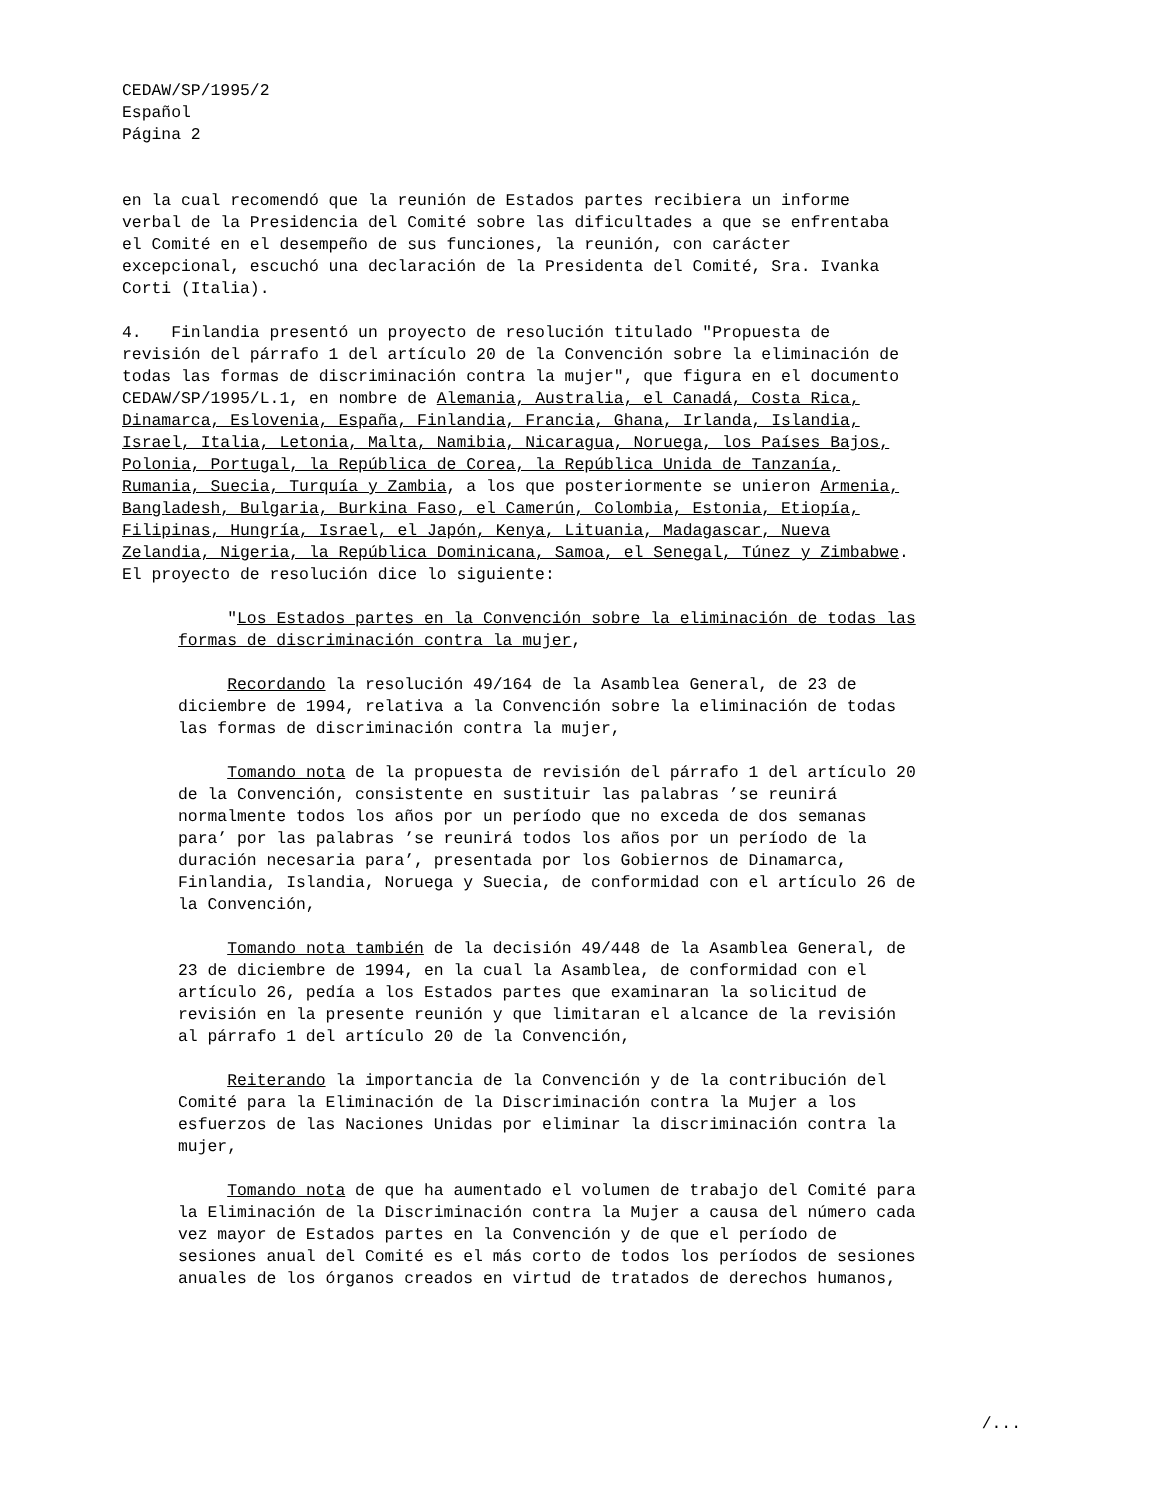CEDAW/SP/1995/2
Español
Página 2
en la cual recomendó que la reunión de Estados partes recibiera un informe
verbal de la Presidencia del Comité sobre las dificultades a que se enfrentaba
el Comité en el desempeño de sus funciones, la reunión, con carácter
excepcional, escuchó una declaración de la Presidenta del Comité, Sra. Ivanka
Corti (Italia).
4. Finlandia presentó un proyecto de resolución titulado "Propuesta de
revisión del párrafo 1 del artículo 20 de la Convención sobre la eliminación de
todas las formas de discriminación contra la mujer", que figura en el documento
CEDAW/SP/1995/L.1, en nombre de Alemania, Australia, el Canadá, Costa Rica,
Dinamarca, Eslovenia, España, Finlandia, Francia, Ghana, Irlanda, Islandia,
Israel, Italia, Letonia, Malta, Namibia, Nicaragua, Noruega, los Países Bajos,
Polonia, Portugal, la República de Corea, la República Unida de Tanzanía,
Rumania, Suecia, Turquía y Zambia, a los que posteriormente se unieron Armenia,
Bangladesh, Bulgaria, Burkina Faso, el Camerún, Colombia, Estonia, Etiopía,
Filipinas, Hungría, Israel, el Japón, Kenya, Lituania, Madagascar, Nueva
Zelandia, Nigeria, la República Dominicana, Samoa, el Senegal, Túnez y Zimbabwe.
El proyecto de resolución dice lo siguiente:
"Los Estados partes en la Convención sobre la eliminación de todas las
formas de discriminación contra la mujer,
Recordando la resolución 49/164 de la Asamblea General, de 23 de
diciembre de 1994, relativa a la Convención sobre la eliminación de todas
las formas de discriminación contra la mujer,
Tomando nota de la propuesta de revisión del párrafo 1 del artículo 20
de la Convención, consistente en sustituir las palabras ’se reunirá
normalmente todos los años por un período que no exceda de dos semanas
para’ por las palabras ’se reunirá todos los años por un período de la
duración necesaria para’, presentada por los Gobiernos de Dinamarca,
Finlandia, Islandia, Noruega y Suecia, de conformidad con el artículo 26 de
la Convención,
Tomando nota también de la decisión 49/448 de la Asamblea General, de
23 de diciembre de 1994, en la cual la Asamblea, de conformidad con el
artículo 26, pedía a los Estados partes que examinaran la solicitud de
revisión en la presente reunión y que limitaran el alcance de la revisión
al párrafo 1 del artículo 20 de la Convención,
Reiterando la importancia de la Convención y de la contribución del
Comité para la Eliminación de la Discriminación contra la Mujer a los
esfuerzos de las Naciones Unidas por eliminar la discriminación contra la
mujer,
Tomando nota de que ha aumentado el volumen de trabajo del Comité para
la Eliminación de la Discriminación contra la Mujer a causa del número cada
vez mayor de Estados partes en la Convención y de que el período de
sesiones anual del Comité es el más corto de todos los períodos de sesiones
anuales de los órganos creados en virtud de tratados de derechos humanos,
/...